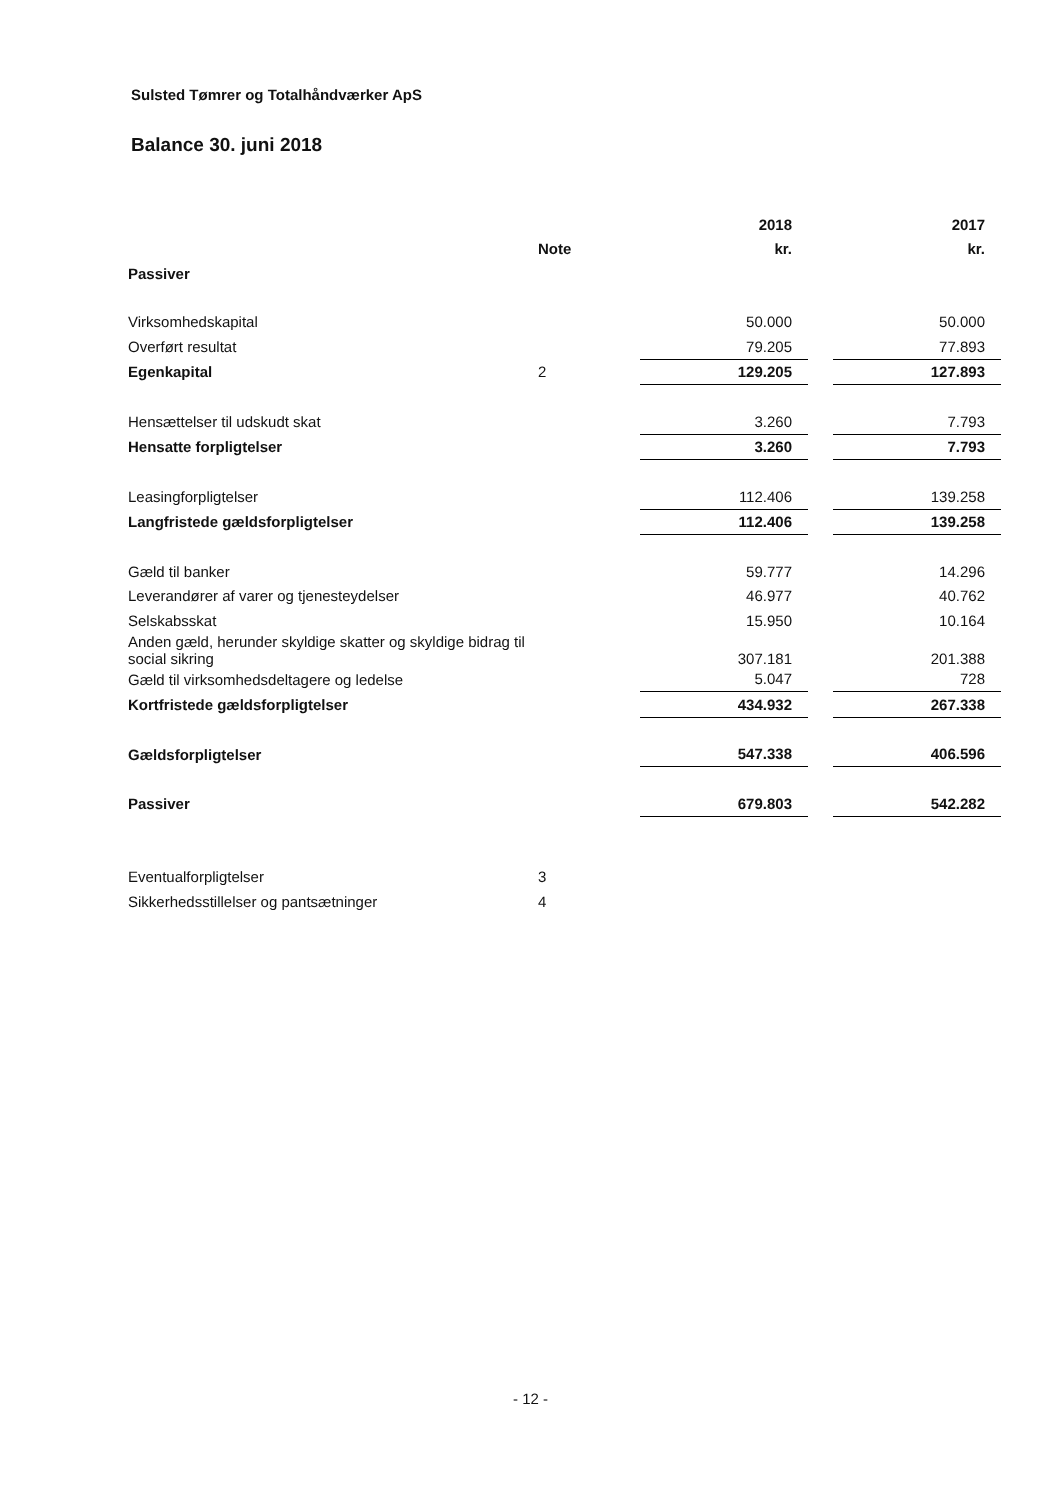Sulsted Tømrer og Totalhåndværker ApS
Balance 30. juni 2018
| | | 2018 | | 2017 |
| --- | --- | --- | --- | --- |
| | Note | kr. | | kr. |
| Passiver | | | | |
| Virksomhedskapital | | 50.000 | | 50.000 |
| Overført resultat | | 79.205 | | 77.893 |
| Egenkapital | 2 | 129.205 | | 127.893 |
| Hensættelser til udskudt skat | | 3.260 | | 7.793 |
| Hensatte forpligtelser | | 3.260 | | 7.793 |
| Leasingforpligtelser | | 112.406 | | 139.258 |
| Langfristede gældsforpligtelser | | 112.406 | | 139.258 |
| Gæld til banker | | 59.777 | | 14.296 |
| Leverandører af varer og tjenesteydelser | | 46.977 | | 40.762 |
| Selskabsskat | | 15.950 | | 10.164 |
| Anden gæld, herunder skyldige skatter og skyldige bidrag til social sikring | | 307.181 | | 201.388 |
| Gæld til virksomhedsdeltagere og ledelse | | 5.047 | | 728 |
| Kortfristede gældsforpligtelser | | 434.932 | | 267.338 |
| Gældsforpligtelser | | 547.338 | | 406.596 |
| Passiver | | 679.803 | | 542.282 |
| Eventualforpligtelser | 3 | | | |
| Sikkerhedsstillelser og pantsætninger | 4 | | | |
- 12 -